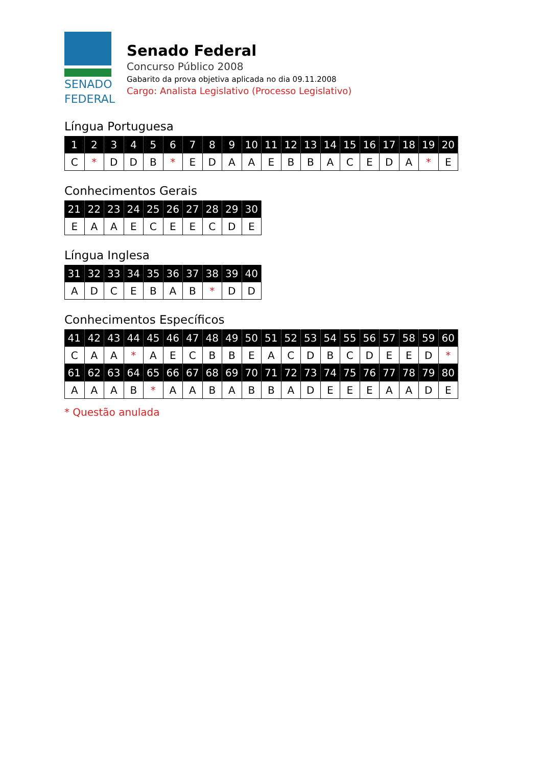SENADO
FEDERAL
Senado Federal
Concurso Público 2008
Gabarito da prova objetiva aplicada no dia 09.11.2008
Cargo: Analista Legislativo (Processo Legislativo)
Língua Portuguesa
| 1 | 2 | 3 | 4 | 5 | 6 | 7 | 8 | 9 | 10 | 11 | 12 | 13 | 14 | 15 | 16 | 17 | 18 | 19 | 20 |
| --- | --- | --- | --- | --- | --- | --- | --- | --- | --- | --- | --- | --- | --- | --- | --- | --- | --- | --- | --- |
| C | * | D | D | B | * | E | D | A | A | E | B | B | A | C | E | D | A | * | E |
Conhecimentos Gerais
| 21 | 22 | 23 | 24 | 25 | 26 | 27 | 28 | 29 | 30 |
| --- | --- | --- | --- | --- | --- | --- | --- | --- | --- |
| E | A | A | E | C | E | E | C | D | E |
Língua Inglesa
| 31 | 32 | 33 | 34 | 35 | 36 | 37 | 38 | 39 | 40 |
| --- | --- | --- | --- | --- | --- | --- | --- | --- | --- |
| A | D | C | E | B | A | B | * | D | D |
Conhecimentos Específicos
| 41 | 42 | 43 | 44 | 45 | 46 | 47 | 48 | 49 | 50 | 51 | 52 | 53 | 54 | 55 | 56 | 57 | 58 | 59 | 60 |
| --- | --- | --- | --- | --- | --- | --- | --- | --- | --- | --- | --- | --- | --- | --- | --- | --- | --- | --- | --- |
| C | A | A | * | A | E | C | B | B | E | A | C | D | B | C | D | E | E | D | * |
| 61 | 62 | 63 | 64 | 65 | 66 | 67 | 68 | 69 | 70 | 71 | 72 | 73 | 74 | 75 | 76 | 77 | 78 | 79 | 80 |
| A | A | A | B | * | A | A | B | A | B | B | A | D | E | E | E | A | A | D | E |
* Questão anulada